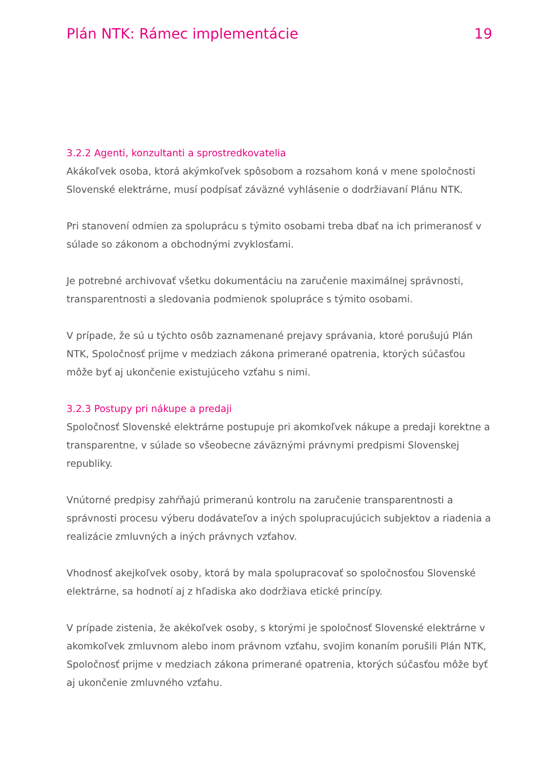Plán NTK: Rámec implementácie 19
3.2.2 Agenti, konzultanti a sprostredkovatelia
Akákoľvek osoba, ktorá akýmkoľvek spôsobom a rozsahom koná v mene spoločnosti Slovenské elektrárne, musí podpísať záväzné vyhlásenie o dodržiavaní Plánu NTK.
Pri stanovení odmien za spoluprácu s týmito osobami treba dbať na ich primeranosť v súlade so zákonom a obchodnými zvyklosťami.
Je potrebné archivovať všetku dokumentáciu na zaručenie maximálnej správnosti, transparentnosti a sledovania podmienok spolupráce s týmito osobami.
V prípade, že sú u týchto osôb zaznamenané prejavy správania, ktoré porušujú Plán NTK, Spoločnosť prijme v medziach zákona primerané opatrenia, ktorých súčasťou môže byť aj ukončenie existujúceho vzťahu s nimi.
3.2.3 Postupy pri nákupe a predaji
Spoločnosť Slovenské elektrárne postupuje pri akomkoľvek nákupe a predaji korektne a transparentne, v súlade so všeobecne záväznými právnymi predpismi Slovenskej republiky.
Vnútorné predpisy zahŕňajú primeranú kontrolu na zaručenie transparentnosti a správnosti procesu výberu dodávateľov a iných spolupracujúcich subjektov a riadenia a realizácie zmluvných a iných právnych vzťahov.
Vhodnosť akejkoľvek osoby, ktorá by mala spolupracovať so spoločnosťou Slovenské elektrárne, sa hodnotí aj z hľadiska ako dodržiava etické princípy.
V prípade zistenia, že akékoľvek osoby, s ktorými je spoločnosť Slovenské elektrárne v akomkoľvek zmluvnom alebo inom právnom vzťahu, svojim konaním porušili Plán NTK, Spoločnosť prijme v medziach zákona primerané opatrenia, ktorých súčasťou môže byť aj ukončenie zmluvného vzťahu.